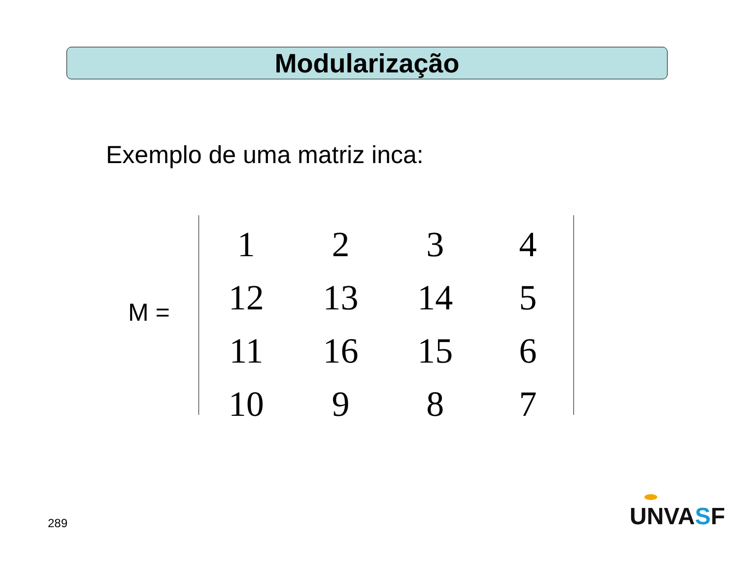Modularização
Exemplo de uma matriz inca:
M =
| 1 | 2 | 3 | 4 |
| 12 | 13 | 14 | 5 |
| 11 | 16 | 15 | 6 |
| 10 | 9 | 8 | 7 |
289 UNVASF